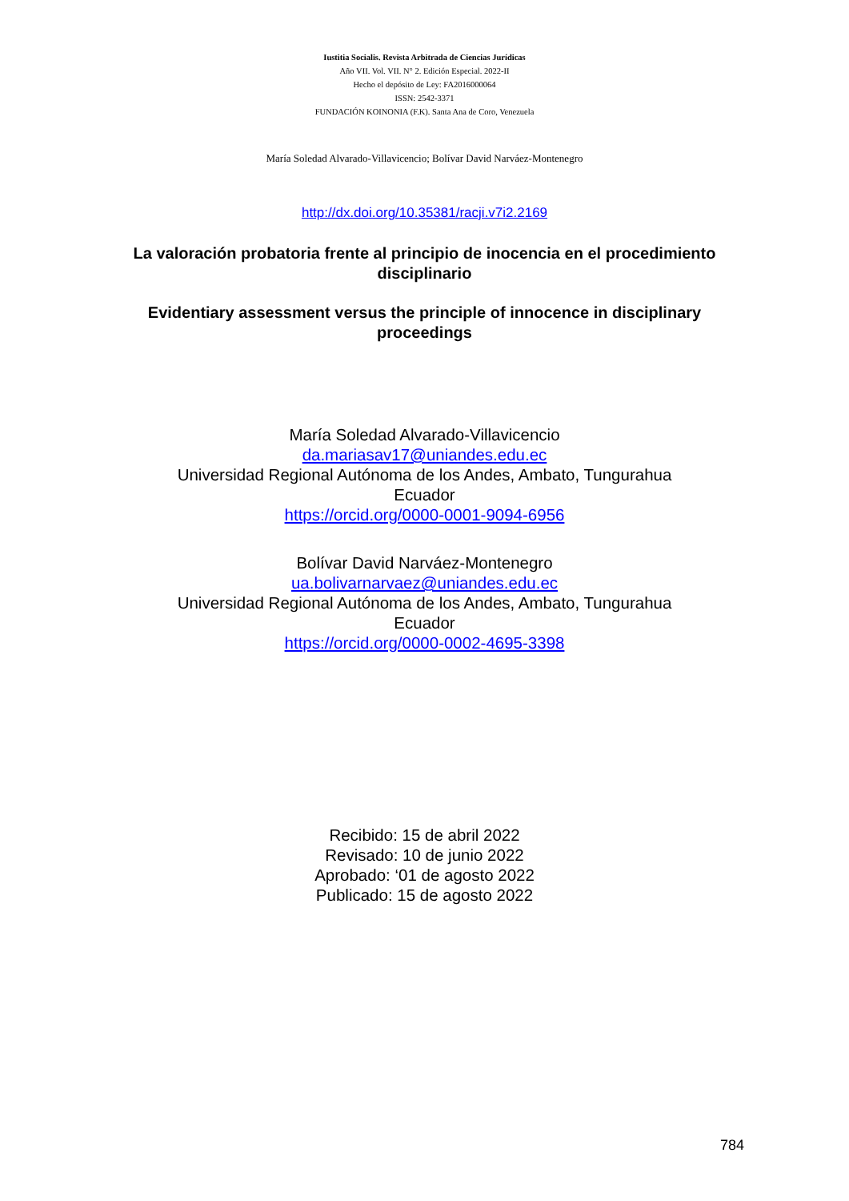Iustitia Socialis. Revista Arbitrada de Ciencias Jurídicas
Año VII. Vol. VII. N° 2. Edición Especial. 2022-II
Hecho el depósito de Ley: FA2016000064
ISSN: 2542-3371
FUNDACIÓN KOINONIA (F.K). Santa Ana de Coro, Venezuela
María Soledad Alvarado-Villavicencio; Bolívar David Narváez-Montenegro
http://dx.doi.org/10.35381/racji.v7i2.2169
La valoración probatoria frente al principio de inocencia en el procedimiento disciplinario
Evidentiary assessment versus the principle of innocence in disciplinary proceedings
María Soledad Alvarado-Villavicencio
da.mariasav17@uniandes.edu.ec
Universidad Regional Autónoma de los Andes, Ambato, Tungurahua
Ecuador
https://orcid.org/0000-0001-9094-6956
Bolívar David Narváez-Montenegro
ua.bolivarnarvaez@uniandes.edu.ec
Universidad Regional Autónoma de los Andes, Ambato, Tungurahua
Ecuador
https://orcid.org/0000-0002-4695-3398
Recibido: 15 de abril 2022
Revisado: 10 de junio 2022
Aprobado: ‘01 de agosto 2022
Publicado: 15 de agosto 2022
784